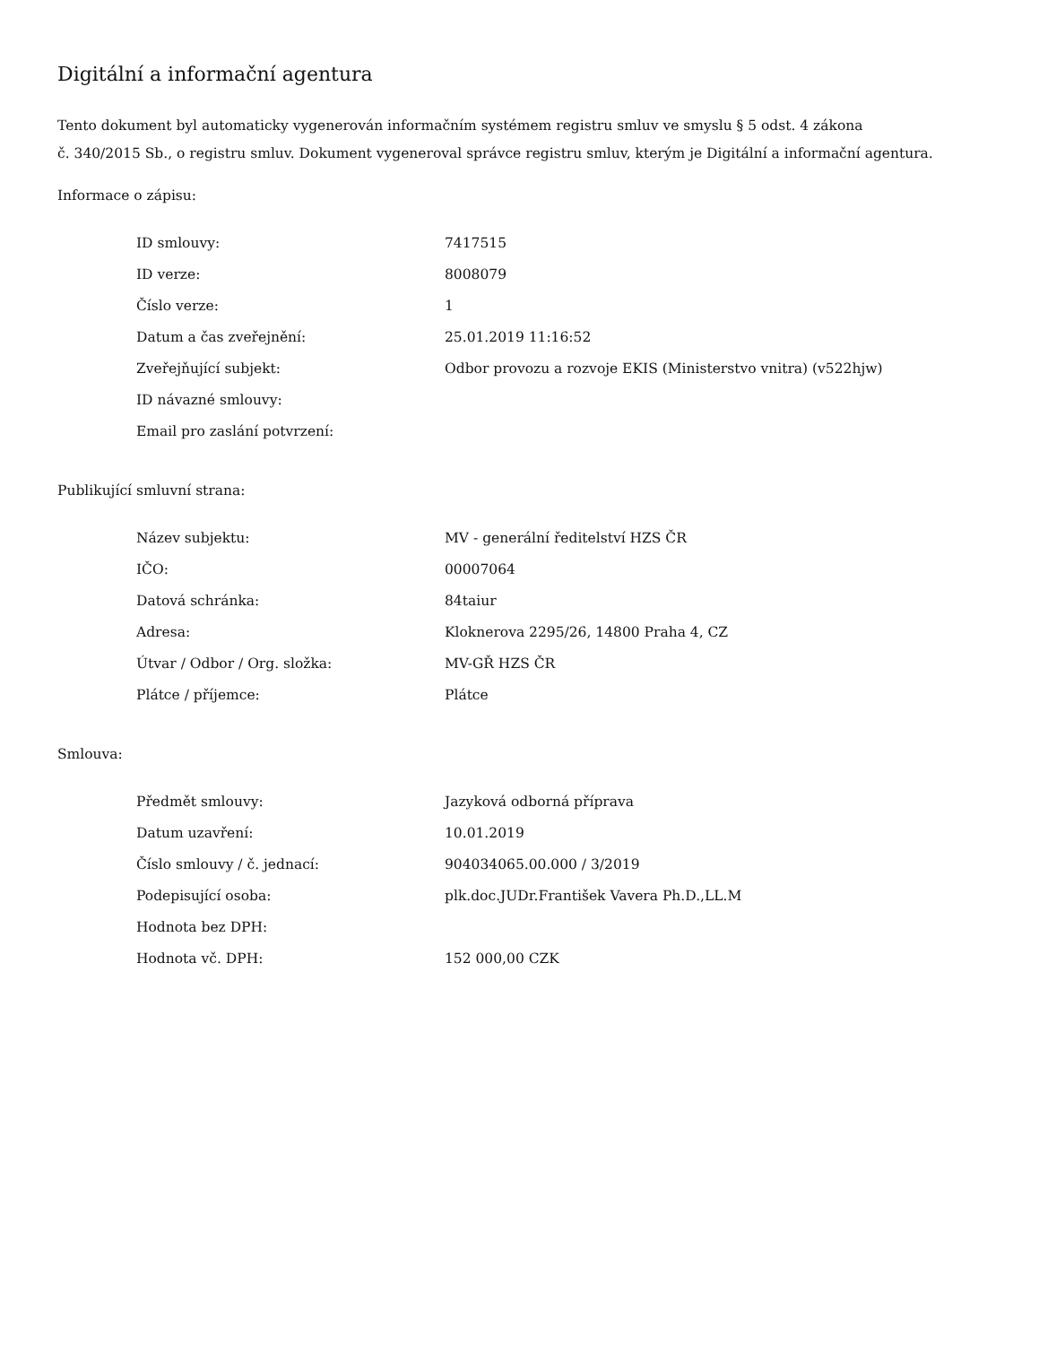Digitální a informační agentura
Tento dokument byl automaticky vygenerován informačním systémem registru smluv ve smyslu § 5 odst. 4 zákona
č. 340/2015 Sb., o registru smluv. Dokument vygeneroval správce registru smluv, kterým je Digitální a informační agentura.
Informace o zápisu:
| ID smlouvy: | 7417515 |
| ID verze: | 8008079 |
| Číslo verze: | 1 |
| Datum a čas zveřejnění: | 25.01.2019 11:16:52 |
| Zveřejňující subjekt: | Odbor provozu a rozvoje EKIS (Ministerstvo vnitra) (v522hjw) |
| ID návazné smlouvy: | |
| Email pro zaslání potvrzení: | |
Publikující smluvní strana:
| Název subjektu: | MV - generální ředitelství HZS ČR |
| IČO: | 00007064 |
| Datová schránka: | 84taiur |
| Adresa: | Kloknerova 2295/26, 14800 Praha 4, CZ |
| Útvar / Odbor / Org. složka: | MV-GŘ HZS ČR |
| Plátce / příjemce: | Plátce |
Smlouva:
| Předmět smlouvy: | Jazyková odborná příprava |
| Datum uzavření: | 10.01.2019 |
| Číslo smlouvy / č. jednací: | 904034065.00.000 / 3/2019 |
| Podepisující osoba: | plk.doc.JUDr.František Vavera Ph.D.,LL.M |
| Hodnota bez DPH: | |
| Hodnota vč. DPH: | 152 000,00 CZK |